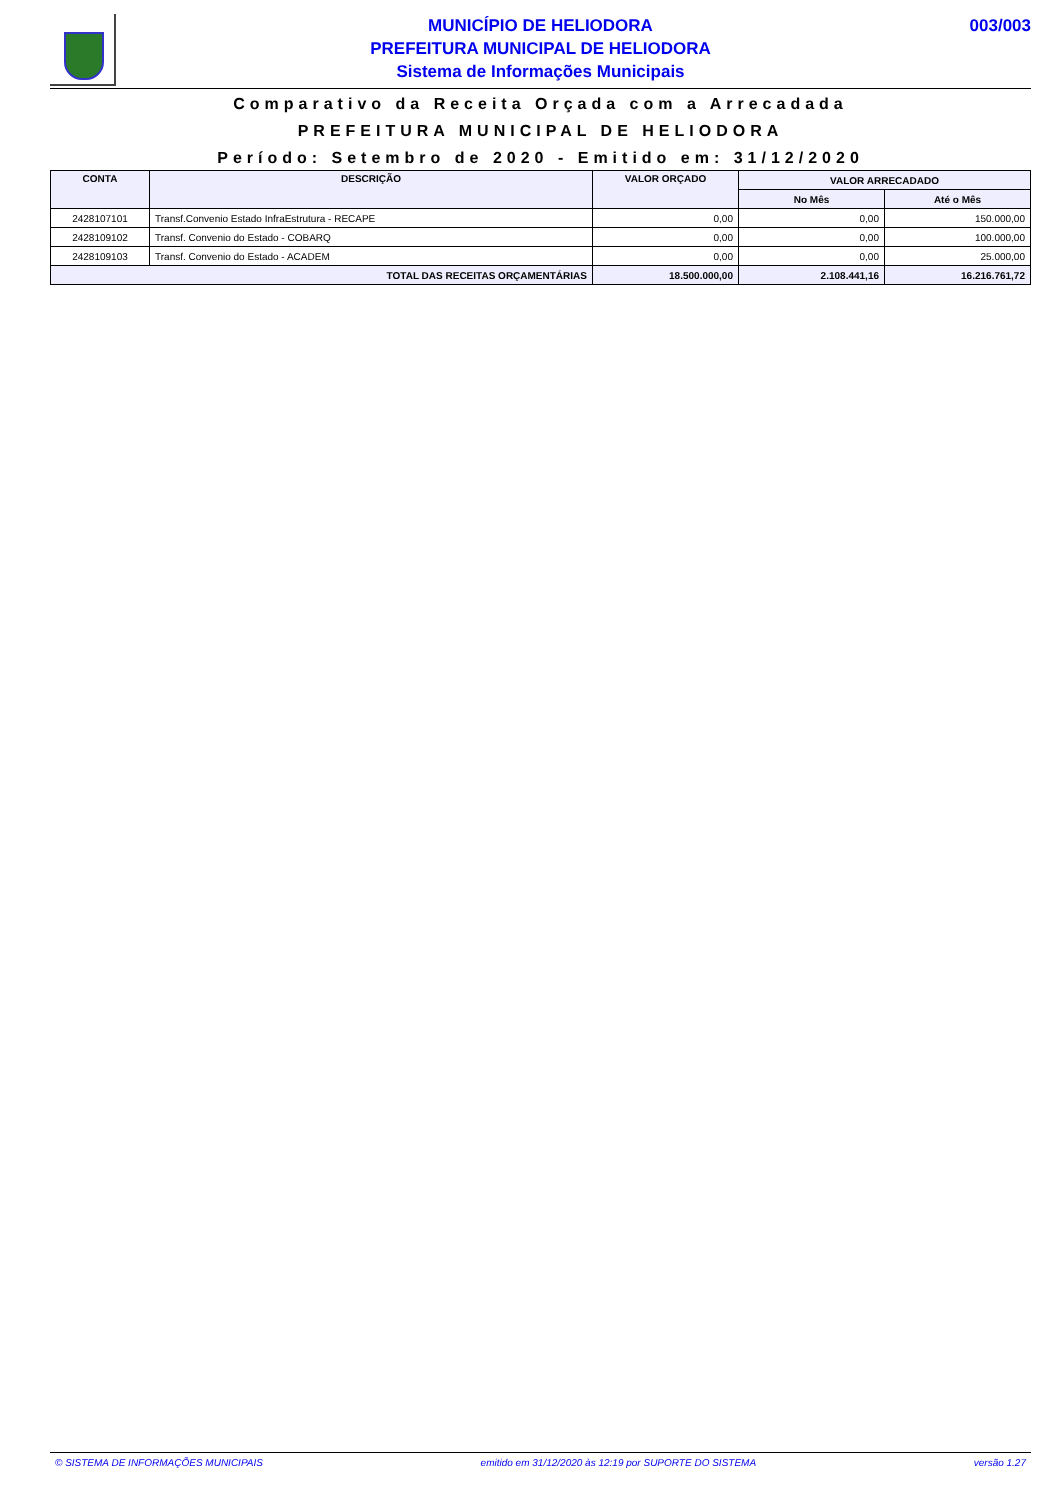MUNICÍPIO DE HELIODORA
PREFEITURA MUNICIPAL DE HELIODORA
Sistema de Informações Municipais
003/003
Comparativo da Receita Orçada com a Arrecadada
PREFEITURA MUNICIPAL DE HELIODORA
Período: Setembro de 2020 - Emitido em: 31/12/2020
| CONTA | DESCRIÇÃO | VALOR ORÇADO | VALOR ARRECADADO | |
| --- | --- | --- | --- | --- |
| | | | No Mês | Até o Mês |
| 2428107101 | Transf.Convenio Estado InfraEstrutura - RECAPE | 0,00 | 0,00 | 150.000,00 |
| 2428109102 | Transf. Convenio do Estado - COBARQ | 0,00 | 0,00 | 100.000,00 |
| 2428109103 | Transf. Convenio do Estado - ACADEM | 0,00 | 0,00 | 25.000,00 |
| TOTAL DAS RECEITAS ORÇAMENTÁRIAS | | 18.500.000,00 | 2.108.441,16 | 16.216.761,72 |
© SISTEMA DE INFORMAÇÕES MUNICIPAIS emitido em 31/12/2020 às 12:19 por SUPORTE DO SISTEMA versão 1.27